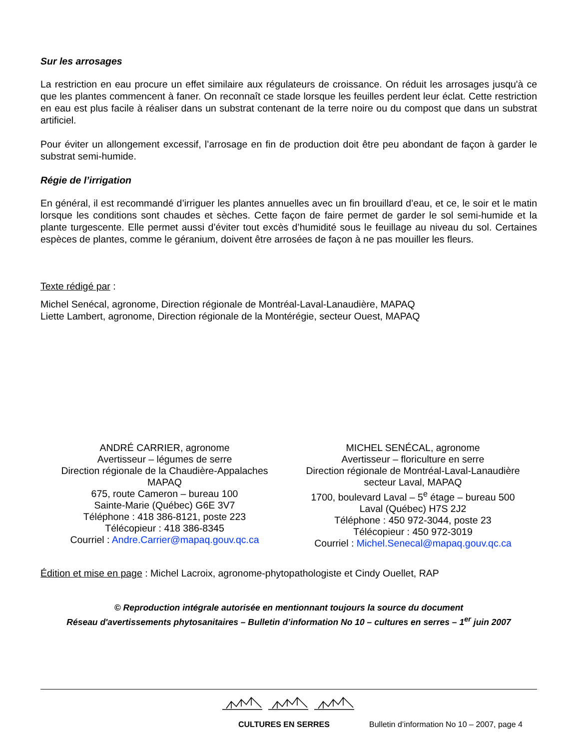Sur les arrosages
La restriction en eau procure un effet similaire aux régulateurs de croissance. On réduit les arrosages jusqu'à ce que les plantes commencent à faner. On reconnaît ce stade lorsque les feuilles perdent leur éclat. Cette restriction en eau est plus facile à réaliser dans un substrat contenant de la terre noire ou du compost que dans un substrat artificiel.
Pour éviter un allongement excessif, l’arrosage en fin de production doit être peu abondant de façon à garder le substrat semi-humide.
Régie de l’irrigation
En général, il est recommandé d’irriguer les plantes annuelles avec un fin brouillard d’eau, et ce, le soir et le matin lorsque les conditions sont chaudes et sèches. Cette façon de faire permet de garder le sol semi-humide et la plante turgescente. Elle permet aussi d’éviter tout excès d’humidité sous le feuillage au niveau du sol. Certaines espèces de plantes, comme le géranium, doivent être arrosées de façon à ne pas mouiller les fleurs.
Texte rédigé par :
Michel Senécal, agronome, Direction régionale de Montréal-Laval-Lanaudière, MAPAQ
Liette Lambert, agronome, Direction régionale de la Montérégie, secteur Ouest, MAPAQ
ANDRÉ CARRIER, agronome
Avertisseur – légumes de serre
Direction régionale de la Chaudière-Appalaches
MAPAQ
675, route Cameron – bureau 100
Sainte-Marie (Québec) G6E 3V7
Téléphone : 418 386-8121, poste 223
Télécopieur : 418 386-8345
Courriel : Andre.Carrier@mapaq.gouv.qc.ca
MICHEL SENÉCAL, agronome
Avertisseur – floriculture en serre
Direction régionale de Montréal-Laval-Lanaudière
secteur Laval, MAPAQ
1700, boulevard Laval – 5<sup>e</sup> étage – bureau 500
Laval (Québec) H7S 2J2
Téléphone : 450 972-3044, poste 23
Télécopieur : 450 972-3019
Courriel : Michel.Senecal@mapaq.gouv.qc.ca
Édition et mise en page : Michel Lacroix, agronome-phytopathologiste et Cindy Ouellet, RAP
© Reproduction intégrale autorisée en mentionnant toujours la source du document
Réseau d'avertissements phytosanitaires – Bulletin d’information No 10 – cultures en serres – 1<sup>er</sup> juin 2007
CULTURES EN SERRES Bulletin d’information No 10 – 2007, page 4